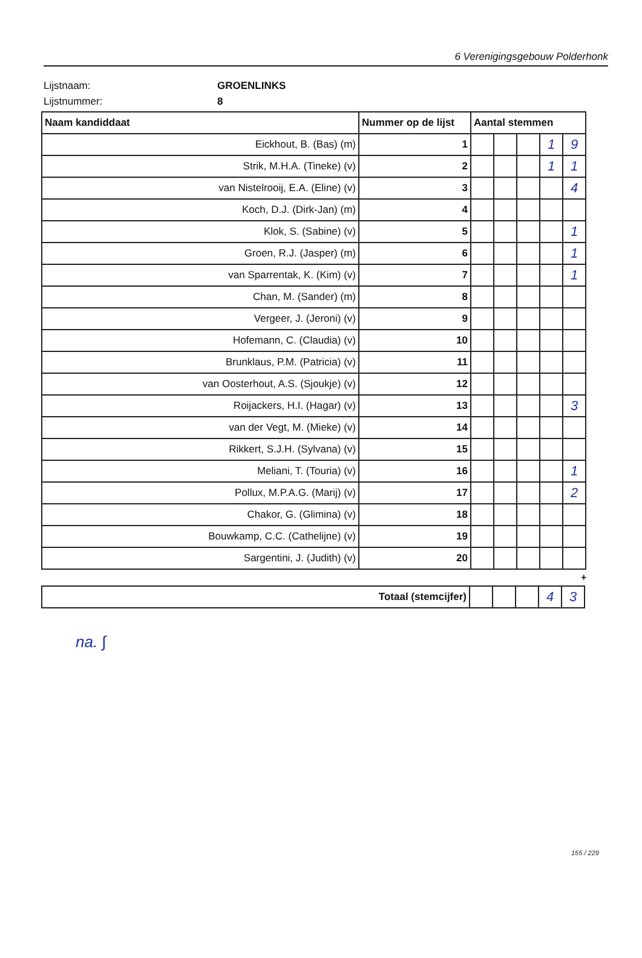6 Verenigingsgebouw Polderhonk
Lijstnaam: GROENLINKS
Lijstnummer: 8
| Naam kandiddaat | Nummer op de lijst | Aantal stemmen | | | | |
| --- | --- | --- | --- | --- | --- | --- |
| Eickhout, B. (Bas) (m) | 1 | | | | 1 | 9 |
| Strik, M.H.A. (Tineke) (v) | 2 | | | | 1 | 1 |
| van Nistelrooij, E.A. (Eline) (v) | 3 | | | | | 4 |
| Koch, D.J. (Dirk-Jan) (m) | 4 | | | | | |
| Klok, S. (Sabine) (v) | 5 | | | | | 1 |
| Groen, R.J. (Jasper) (m) | 6 | | | | | 1 |
| van Sparrentak, K. (Kim) (v) | 7 | | | | | 1 |
| Chan, M. (Sander) (m) | 8 | | | | | |
| Vergeer, J. (Jeroni) (v) | 9 | | | | | |
| Hofemann, C. (Claudia) (v) | 10 | | | | | |
| Brunklaus, P.M. (Patricia) (v) | 11 | | | | | |
| van Oosterhout, A.S. (Sjoukje) (v) | 12 | | | | | |
| Roijackers, H.I. (Hagar) (v) | 13 | | | | | 3 |
| van der Vegt, M. (Mieke) (v) | 14 | | | | | |
| Rikkert, S.J.H. (Sylvana) (v) | 15 | | | | | |
| Meliani, T. (Touria) (v) | 16 | | | | | 1 |
| Pollux, M.P.A.G. (Marij) (v) | 17 | | | | | 2 |
| Chakor, G. (Glimina) (v) | 18 | | | | | |
| Bouwkamp, C.C. (Cathelijne) (v) | 19 | | | | | |
| Sargentini, J. (Judith) (v) | 20 | | | | | |
+
| Totaal (stemcijfer) | | | | 4 | 3 |
na. ∫
155 / 229